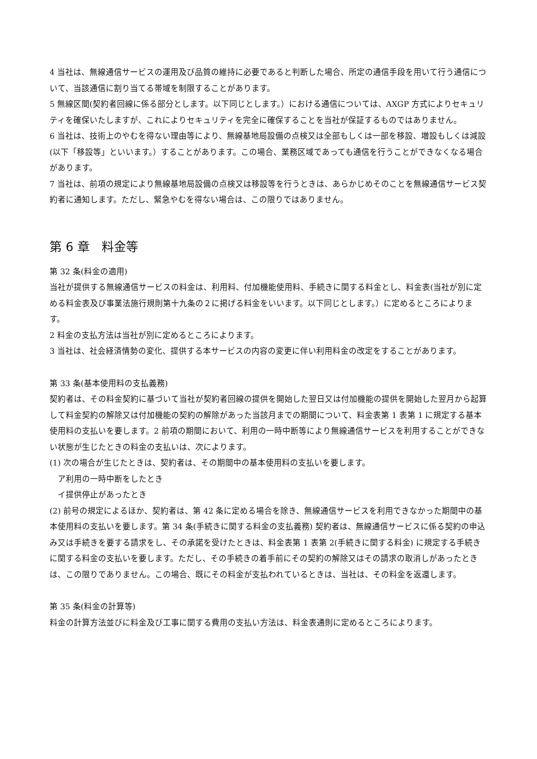4 当社は、無線通信サービスの運用及び品質の維持に必要であると判断した場合、所定の通信手段を用いて行う通信について、当該通信に割り当てる帯域を制限することがあります。
5 無線区間(契約者回線に係る部分とします。以下同じとします。）における通信については、AXGP 方式によりセキュリティを確保いたしますが、これによりセキュリティを完全に確保することを当社が保証するものではありません。
6 当社は、技術上のやむを得ない理由等により、無線基地局設備の点検又は全部もしくは一部を移設、増設もしくは減設(以下「移設等」といいます。）することがあります。この場合、業務区域であっても通信を行うことができなくなる場合があります。
7 当社は、前項の規定により無線基地局設備の点検又は移設等を行うときは、あらかじめそのことを無線通信サービス契約者に通知します。ただし、緊急やむを得ない場合は、この限りではありません。
第 6 章　料金等
第 32 条(料金の適用)
当社が提供する無線通信サービスの料金は、利用料、付加機能使用料、手続きに関する料金とし、料金表(当社が別に定める料金表及び事業法施行規則第十九条の２に掲げる料金をいいます。以下同じとします。）に定めるところによります。
2 料金の支払方法は当社が別に定めるところによります。
3 当社は、社会経済情勢の変化、提供する本サービスの内容の変更に伴い利用料金の改定をすることがあります。
第 33 条(基本使用料の支払義務)
契約者は、その料金契約に基づいて当社が契約者回線の提供を開始した翌日又は付加機能の提供を開始した翌月から起算して料金契約の解除又は付加機能の契約の解除があった当該月までの期間について、料金表第 1 表第 1 に規定する基本使用料の支払いを要します。2 前項の期間において、利用の一時中断等により無線通信サービスを利用することができない状態が生じたときの料金の支払いは、次によります。
(1) 次の場合が生じたときは、契約者は、その期間中の基本使用料の支払いを要します。
ア利用の一時中断をしたとき
イ提供停止があったとき
(2) 前号の規定によるほか、契約者は、第 42 条に定める場合を除き、無線通信サービスを利用できなかった期間中の基本使用料の支払いを要します。第 34 条(手続きに関する料金の支払義務) 契約者は、無線通信サービスに係る契約の申込み又は手続きを要する請求をし、その承諾を受けたときは、料金表第 1 表第 2(手続きに関する料金) に規定する手続きに関する料金の支払いを要します。ただし、その手続きの着手前にその契約の解除又はその請求の取消しがあったときは、この限りでありません。この場合、既にその料金が支払われているときは、当社は、その料金を返還します。
第 35 条(料金の計算等)
料金の計算方法並びに料金及び工事に関する費用の支払い方法は、料金表通則に定めるところによります。